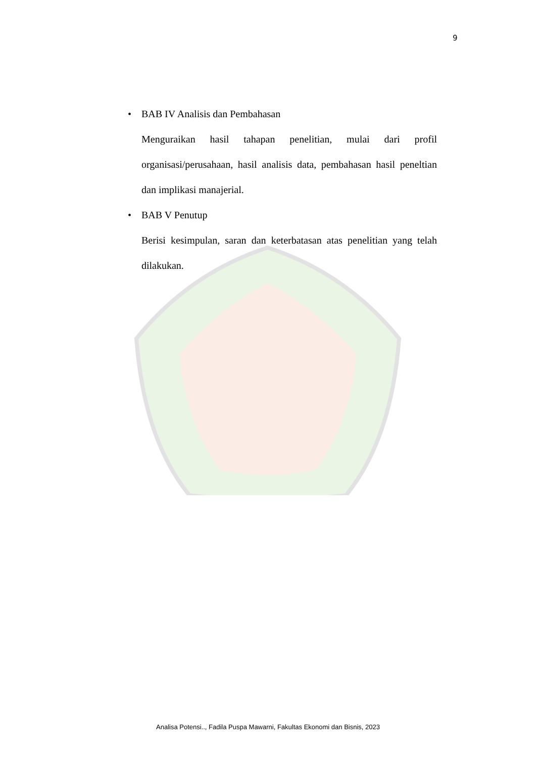9
• BAB IV Analisis dan Pembahasan
Menguraikan hasil tahapan penelitian, mulai dari profil organisasi/perusahaan, hasil analisis data, pembahasan hasil peneltian dan implikasi manajerial.
• BAB V Penutup
Berisi kesimpulan, saran dan keterbatasan atas penelitian yang telah dilakukan.
Analisa Potensi.., Fadila Puspa Mawarni, Fakultas Ekonomi dan Bisnis, 2023